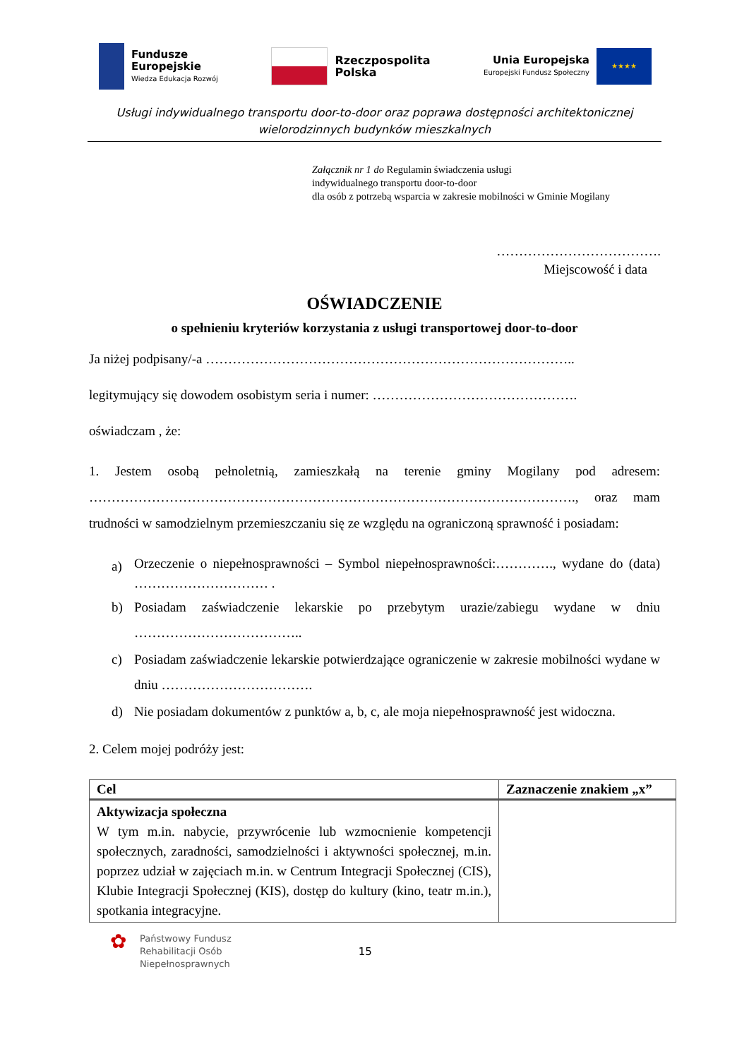Fundusze
Europejskie
Wiedza Edukacja Rozwój
Rzeczpospolita
Polska
Unia Europejska
Europejski Fundusz Społeczny
★★★★
Usługi indywidualnego transportu door-to-door oraz poprawa dostępności architektonicznej
wielorodzinnych budynków mieszkalnych
Załącznik nr 1 do Regulamin świadczenia usługi
indywidualnego transportu door-to-door
dla osób z potrzebą wsparcia w zakresie mobilności w Gminie Mogilany
……………………………….
Miejscowość i data
OŚWIADCZENIE
o spełnieniu kryteriów korzystania z usługi transportowej door-to-door
Ja niżej podpisany/-a ………………………………………………………………………..
legitymujący się dowodem osobistym seria i numer: ……………………………………….
oświadczam , że:
1. Jestem osobą pełnoletnią, zamieszkałą na terenie gminy Mogilany pod adresem: ………………………………………………………………………………………………., oraz mam trudności w samodzielnym przemieszczaniu się ze względu na ograniczoną sprawność i posiadam:
a) Orzeczenie o niepełnosprawności – Symbol niepełnosprawności:…………., wydane do (data) ………………………… .
b) Posiadam zaświadczenie lekarskie po przebytym urazie/zabiegu wydane w dniu ………………………………..
c) Posiadam zaświadczenie lekarskie potwierdzające ograniczenie w zakresie mobilności wydane w dniu …………………………….
d) Nie posiadam dokumentów z punktów a, b, c, ale moja niepełnosprawność jest widoczna.
2. Celem mojej podróży jest:
| Cel | Zaznaczenie znakiem „x” |
| --- | --- |
| Aktywizacja społeczna W tym m.in. nabycie, przywrócenie lub wzmocnienie kompetencji społecznych, zaradności, samodzielności i aktywności społecznej, m.in. poprzez udział w zajęciach m.in. w Centrum Integracji Społecznej (CIS), Klubie Integracji Społecznej (KIS), dostęp do kultury (kino, teatr m.in.), spotkania integracyjne. | |
✿
Państwowy Fundusz
Rehabilitacji Osób
Niepełnosprawnych
15